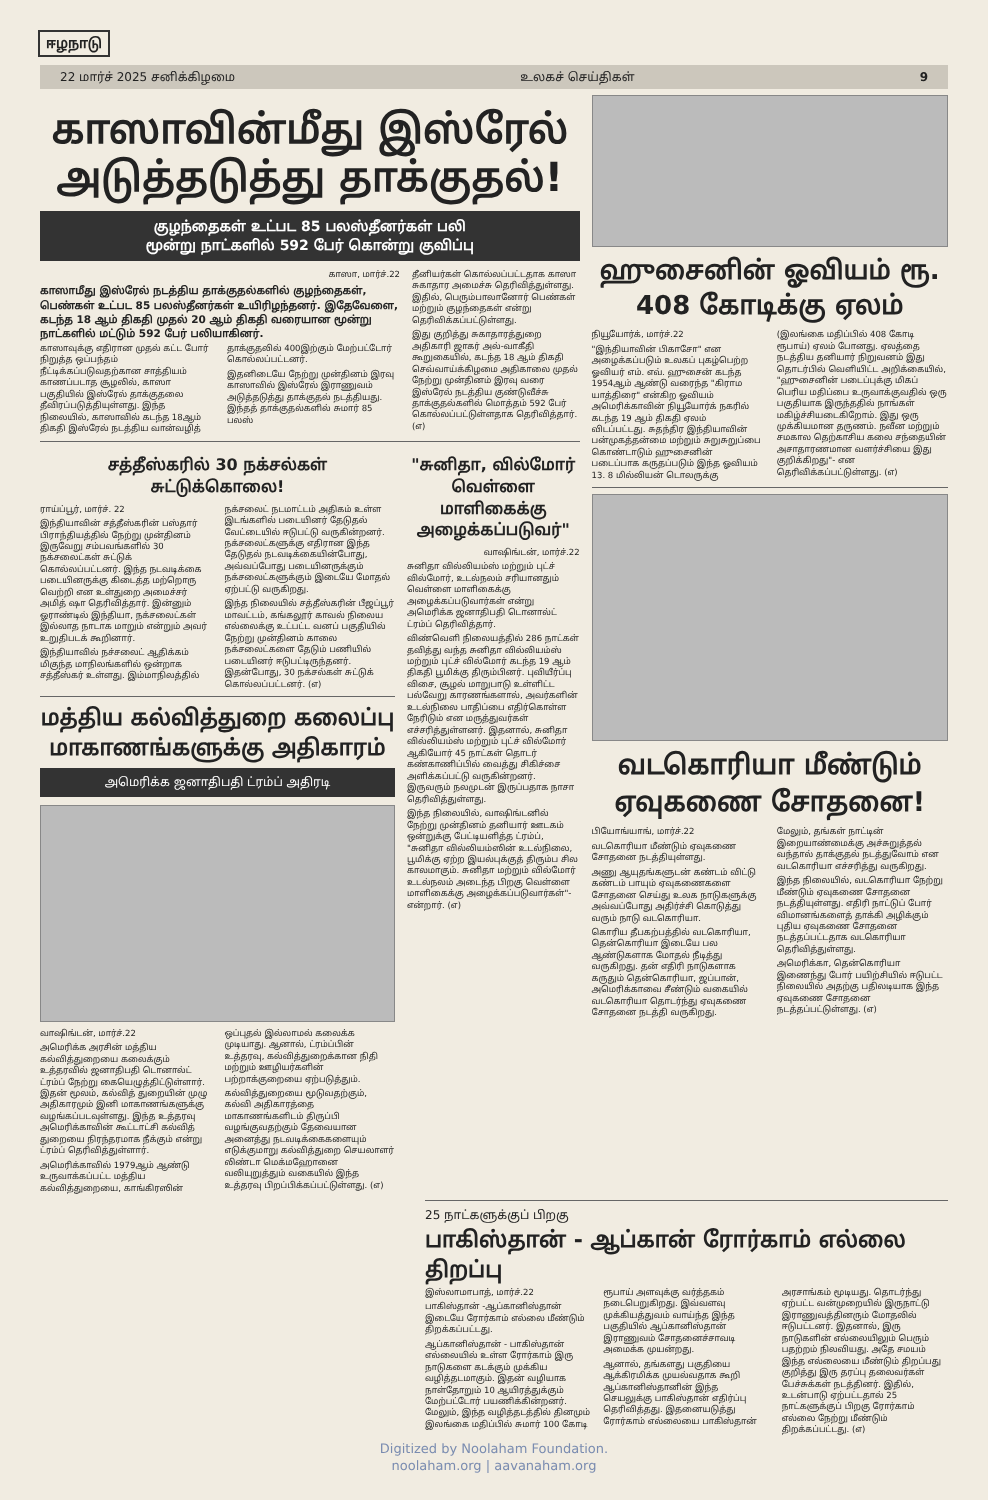ஈழநாடு
22 மார்ச் 2025 சனிக்கிழமை உலகச் செய்திகள் 9
காஸாவின்மீது இஸ்ரேல் அடுத்தடுத்து தாக்குதல்!
குழந்தைகள் உட்பட 85 பலஸ்தீனர்கள் பலி
மூன்று நாட்களில் 592 பேர் கொன்று குவிப்பு
காஸா, மார்ச்.22
காஸாமீது இஸ்ரேல் நடத்திய தாக்குதல்களில் குழந்தைகள், பெண்கள் உட்பட 85 பலஸ்தீனர்கள் உயிரிழந்தனர். இதேவேளை, கடந்த 18 ஆம் திகதி முதல் 20 ஆம் திகதி வரையான மூன்று நாட்களில் மட்டும் 592 பேர் பலியாகினர்.
காஸாவுக்கு எதிரான முதல் கட்ட போர் நிறுத்த ஒப்பந்தம் நீட்டிக்கப்படுவதற்கான சாத்தியம் காணப்படாத சூழலில், காஸா பகுதியில் இஸ்ரேல் தாக்குதலை தீவிரப்படுத்தியுள்ளது. இந்த நிலையில், காஸாவில் கடந்த 18ஆம் திகதி இஸ்ரேல் நடத்திய வான்வழித் தாக்குதலில் 400இற்கும் மேற்பட்டோர் கொல்லப்பட்டனர்.
இதனிடையே நேற்று முன்தினம் இரவு காஸாவில் இஸ்ரேல் இராணுவம் அடுத்தடுத்து தாக்குதல் நடத்தியது. இந்தத் தாக்குதல்களில் சுமார் 85 பலஸ்
தீனியர்கள் கொல்லப்பட்டதாக காஸா சுகாதார அமைச்சு தெரிவித்துள்ளது. இதில், பெரும்பாலானோர் பெண்கள் மற்றும் குழந்தைகள் என்று தெரிவிக்கப்பட்டுள்ளது.
இது குறித்து சுகாதாரத்துறை அதிகாரி ஜாகர் அல்-வாகீதி கூறுகையில், கடந்த 18 ஆம் திகதி செவ்வாய்க்கிழமை அதிகாலை முதல் நேற்று முன்தினம் இரவு வரை இஸ்ரேல் நடத்திய குண்டுவீச்சு தாக்குதல்களில் மொத்தம் 592 பேர் கொல்லப்பட்டுள்ளதாக தெரிவித்தார். (எ)
சத்தீஸ்கரில் 30 நக்சல்கள் சுட்டுக்கொலை!
ராய்ப்பூர், மார்ச். 22
இந்தியாவின் சத்தீஸ்கரின் பஸ்தார் பிராந்தியத்தில் நேற்று முன்தினம் இருவேறு சம்பவங்களில் 30 நக்சலைட்கள் சுட்டுக் கொல்லப்பட்டனர். இந்த நடவடிக்கை படையினருக்கு கிடைத்த மற்றொரு வெற்றி என உள்துறை அமைச்சர் அமித் ஷா தெரிவித்தார். இன்னும் ஓராண்டில் இந்தியா, நக்சலைட்கள் இல்லாத நாடாக மாறும் என்றும் அவர் உறுதிபடக் கூறினார்.
இந்தியாவில் நச்சலைட் ஆதிக்கம் மிகுந்த மாநிலங்களில் ஒன்றாக சத்தீஸ்கர் உள்ளது. இம்மாநிலத்தில் நக்சலைட் நடமாட்டம் அதிகம் உள்ள இடங்களில் படையினர் தேடுதல் வேட்டையில் ஈடுபட்டு வருகின்றனர். நக்சலைட்களுக்கு எதிரான இந்த தேடுதல் நடவடிக்கையின்போது, அவ்வப்போது படையினருக்கும் நக்சலைட்களுக்கும் இடையே மோதல் ஏற்பட்டு வருகிறது.
இந்த நிலையில் சத்தீஸ்கரின் பீஜப்பூர் மாவட்டம், கங்கலூர் காவல் நிலைய எல்லைக்கு உட்பட்ட வனப் பகுதியில் நேற்று முன்தினம் காலை நக்சலைட்களை தேடும் பணியில் படையினர் ஈடுபட்டிருந்தனர். இதன்போது, 30 நக்சல்கள் சுட்டுக் கொல்லப்பட்டனர். (எ)
மத்திய கல்வித்துறை கலைப்பு மாகாணங்களுக்கு அதிகாரம்
அமெரிக்க ஜனாதிபதி ட்ரம்ப் அதிரடி
வாஷிங்டன், மார்ச்.22
அமெரிக்க அரசின் மத்திய கல்வித்துறையை கலைக்கும் உத்தரவில் ஜனாதிபதி டொனால்ட் ட்ரம்ப் நேற்று கையெழுத்திட்டுள்ளார். இதன் மூலம், கல்வித் துறையின் முழு அதிகாரமும் இனி மாகாணங்களுக்கு வழங்கப்படவுள்ளது. இந்த உத்தரவு அமெரிக்காவின் கூட்டாட்சி கல்வித் துறையை நிரந்தரமாக நீக்கும் என்று ட்ரம்ப் தெரிவித்துள்ளார்.
அமெரிக்காவில் 1979ஆம் ஆண்டு உருவாக்கப்பட்ட மத்திய கல்வித்துறையை, காங்கிரஸின் ஒப்புதல் இல்லாமல் கலைக்க முடியாது. ஆனால், ட்ரம்ப்பின் உத்தரவு, கல்வித்துறைக்கான நிதி மற்றும் ஊழியர்களின் பற்றாக்குறையை ஏற்படுத்தும்.
கல்வித்துறையை மூடுவதற்கும், கல்வி அதிகாரத்தை மாகாணங்களிடம் திருப்பி வழங்குவதற்கும் தேவையான அனைத்து நடவடிக்கைகளையும் எடுக்குமாறு கல்வித்துறை செயலாளர் லிண்டா மெக்மஹோனை வலியுறுத்தும் வகையில் இந்த உத்தரவு பிறப்பிக்கப்பட்டுள்ளது. (எ)
"சுனிதா, வில்மோர் வெள்ளை மாளிகைக்கு அழைக்கப்படுவர்"
வாஷிங்டன், மார்ச்.22
சுனிதா வில்லியம்ஸ் மற்றும் புட்ச் வில்மோர், உடல்நலம் சரியானதும் வெள்ளை மாளிகைக்கு அழைக்கப்படுவார்கள் என்று அமெரிக்க ஜனாதிபதி டொனால்ட் ட்ரம்ப் தெரிவித்தார்.
விண்வெளி நிலையத்தில் 286 நாட்கள் தவித்து வந்த சுனிதா வில்லியம்ஸ் மற்றும் புட்ச் வில்மோர் கடந்த 19 ஆம் திகதி பூமிக்கு திரும்பினர். புவியீர்ப்பு விசை, சூழல் மாறுபாடு உள்ளிட்ட பல்வேறு காரணங்களால், அவர்களின் உடல்நிலை பாதிப்பை எதிர்கொள்ள நேரிடும் என மருத்துவர்கள் எச்சரித்துள்ளனர். இதனால், சுனிதா வில்லியம்ஸ் மற்றும் புட்ச் வில்மோர் ஆகியோர் 45 நாட்கள் தொடர் கண்காணிப்பில் வைத்து சிகிச்சை அளிக்கப்பட்டு வருகின்றனர். இருவரும் நலமுடன் இருப்பதாக நாசா தெரிவித்துள்ளது.
இந்த நிலையில், வாஷிங்டனில் நேற்று முன்தினம் தனியார் ஊடகம் ஒன்றுக்கு பேட்டியளித்த ட்ரம்ப், "சுனிதா வில்லியம்ஸின் உடல்நிலை, பூமிக்கு ஏற்ற இயல்புக்குத் திரும்ப சில காலமாகும். சுனிதா மற்றும் வில்மோர் உடல்நலம் அடைந்த பிறகு வெள்ளை மாளிகைக்கு அழைக்கப்படுவார்கள்"- என்றார். (எ)
ஹுசைனின் ஓவியம் ரூ. 408 கோடிக்கு ஏலம்
நியூயோர்க், மார்ச்.22
"இந்தியாவின் பிகாசோ" என அழைக்கப்படும் உலகப் புகழ்பெற்ற ஓவியர் எம். எவ். ஹுசைன் கடந்த 1954ஆம் ஆண்டு வரைந்த "கிராம யாத்திரை" என்கிற ஓவியம் அமெரிக்காவின் நியூயோர்க் நகரில் கடந்த 19 ஆம் திகதி ஏலம் விடப்பட்டது. சுதந்திர இந்தியாவின் பன்முகத்தன்மை மற்றும் சுறுசுறுப்பை கொண்டாடும் ஹுசைனின் படைப்பாக கருதப்படும் இந்த ஓவியம் 13. 8 மில்லியன் டொலருக்கு (இலங்கை மதிப்பில் 408 கோடி ரூபாய்) ஏலம் போனது. ஏலத்தை நடத்திய தனியார் நிறுவனம் இது தொடர்பில் வெளியிட்ட அறிக்கையில், "ஹுசைனின் படைப்புக்கு மிகப் பெரிய மதிப்பை உருவாக்குவதில் ஒரு பகுதியாக இருந்ததில் நாங்கள் மகிழ்ச்சியடைகிறோம். இது ஒரு முக்கியமான தருணம். நவீன மற்றும் சமகால தெற்காசிய கலை சந்தையின் அசாதாரணமான வளர்ச்சியை இது குறிக்கிறது"- என தெரிவிக்கப்பட்டுள்ளது. (எ)
வடகொரியா மீண்டும் ஏவுகணை சோதனை!
பியோங்யாங், மார்ச்.22
வடகொரியா மீண்டும் ஏவுகணை சோதனை நடத்தியுள்ளது.
அணு ஆயுதங்களுடன் கண்டம் விட்டு கண்டம் பாயும் ஏவுகணைகளை சோதனை செய்து உலக நாடுகளுக்கு அவ்வப்போது அதிர்ச்சி கொடுத்து வரும் நாடு வடகொரியா.
கொரிய தீபகற்பத்தில் வடகொரியா, தென்கொரியா இடையே பல ஆண்டுகளாக மோதல் நீடித்து வருகிறது. தன் எதிரி நாடுகளாக கருதும் தென்கொரியா, ஜப்பான், அமெரிக்காவை சீண்டும் வகையில் வடகொரியா தொடர்ந்து ஏவுகணை சோதனை நடத்தி வருகிறது.
மேலும், தங்கள் நாட்டின் இறையாண்மைக்கு அச்சுறுத்தல் வந்தால் தாக்குதல் நடத்துவோம் என வடகொரியா எச்சரித்து வருகிறது.
இந்த நிலையில், வடகொரியா நேற்று மீண்டும் ஏவுகணை சோதனை நடத்தியுள்ளது. எதிரி நாட்டுப் போர் விமானங்களைத் தாக்கி அழிக்கும் புதிய ஏவுகணை சோதனை நடத்தப்பட்டதாக வடகொரியா தெரிவித்துள்ளது.
அமெரிக்கா, தென்கொரியா இணைந்து போர் பயிற்சியில் ஈடுபட்ட நிலையில் அதற்கு பதிலடியாக இந்த ஏவுகணை சோதனை நடத்தப்பட்டுள்ளது. (எ)
25 நாட்களுக்குப் பிறகு
பாகிஸ்தான் - ஆப்கான் ரோர்காம் எல்லை திறப்பு
இஸ்லாமாபாத், மார்ச்.22
பாகிஸ்தான் -ஆப்கானிஸ்தான் இடையே ரோர்காம் எல்லை மீண்டும் திறக்கப்பட்டது.
ஆப்கானிஸ்தான் - பாகிஸ்தான் எல்லையில் உள்ள ரோர்காம் இரு நாடுகளை கடக்கும் முக்கிய வழித்தடமாகும். இதன் வழியாக நாள்தோறும் 10 ஆயிரத்துக்கும் மேற்பட்டோர் பயணிக்கின்றனர். மேலும், இந்த வழித்தடத்தில் தினமும் இலங்கை மதிப்பில் சுமார் 100 கோடி ரூபாய் அளவுக்கு வர்த்தகம் நடைபெறுகிறது. இவ்வளவு முக்கியத்துவம் வாய்ந்த இந்த பகுதியில் ஆப்கானிஸ்தான் இராணுவம் சோதனைச்சாவடி அமைக்க முயன்றது.
ஆனால், தங்களது பகுதியை ஆக்கிரமிக்க முயல்வதாக கூறி ஆப்கானிஸ்தானின் இந்த செயலுக்கு பாகிஸ்தான் எதிர்ப்பு தெரிவித்தது. இதனையடுத்து ரோர்காம் எல்லையை பாகிஸ்தான் அரசாங்கம் மூடியது. தொடர்ந்து ஏற்பட்ட வன்முறையில் இருநாட்டு இராணுவத்தினரும் மோதலில் ஈடுபட்டனர். இதனால், இரு நாடுகளின் எல்லையிலும் பெரும் பதற்றம் நிலவியது. அதே சமயம் இந்த எல்லையை மீண்டும் திறப்பது குறித்து இரு தரப்பு தலைவர்கள் பேச்சுக்கள் நடத்தினர். இதில், உடன்பாடு ஏற்பட்டதால் 25 நாட்களுக்குப் பிறகு ரோர்காம் எல்லை நேற்று மீண்டும் திறக்கப்பட்டது. (எ)
Digitized by Noolaham Foundation.
noolaham.org | aavanaham.org